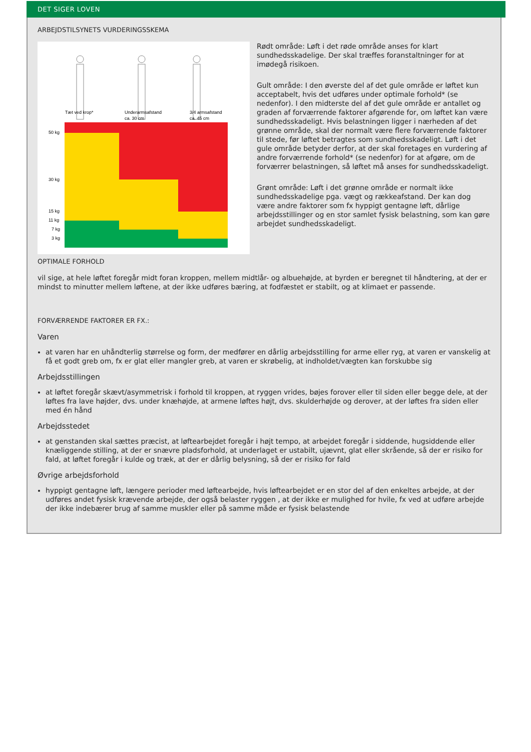DET SIGER LOVEN
ARBEJDSTILSYNETS VURDERINGSSKEMA
Tæt ved krop*
Underarmsafstand
ca. 30 cm
3/4 armsafstand
ca. 45 cm
50 kg
30 kg
15 kg
11 kg
7 kg
3 kg
Rødt område: Løft i det røde område anses for klart sundhedsskadelige. Der skal træffes foranstaltninger for at imødegå risikoen.
Gult område: I den øverste del af det gule område er løftet kun acceptabelt, hvis det udføres under optimale forhold* (se nedenfor). I den midterste del af det gule område er antallet og graden af forværrende faktorer afgørende for, om løftet kan være sundhedsskadeligt. Hvis belastningen ligger i nærheden af det grønne område, skal der normalt være flere forværrende faktorer til stede, før løftet betragtes som sundhedsskadeligt. Løft i det gule område betyder derfor, at der skal foretages en vurdering af andre forværrende forhold* (se nedenfor) for at afgøre, om de forværrer belastningen, så løftet må anses for sundhedsskadeligt.
Grønt område: Løft i det grønne område er normalt ikke sundhedsskadelige pga. vægt og rækkeafstand. Der kan dog være andre faktorer som fx hyppigt gentagne løft, dårlige arbejdsstillinger og en stor samlet fysisk belastning, som kan gøre arbejdet sundhedsskadeligt.
OPTIMALE FORHOLD
vil sige, at hele løftet foregår midt foran kroppen, mellem midtlår- og albuehøjde, at byrden er beregnet til håndtering, at der er mindst to minutter mellem løftene, at der ikke udføres bæring, at fodfæstet er stabilt, og at klimaet er passende.
FORVÆRRENDE FAKTORER ER FX.:
Varen
at varen har en uhåndterlig størrelse og form, der medfører en dårlig arbejdsstilling for arme eller ryg, at varen er vanskelig at få et godt greb om, fx er glat eller mangler greb, at varen er skrøbelig, at indholdet/vægten kan forskubbe sig
Arbejdsstillingen
at løftet foregår skævt/asymmetrisk i forhold til kroppen, at ryggen vrides, bøjes forover eller til siden eller begge dele, at der løftes fra lave højder, dvs. under knæhøjde, at armene løftes højt, dvs. skulderhøjde og derover, at der løftes fra siden eller med én hånd
Arbejdsstedet
at genstanden skal sættes præcist, at løftearbejdet foregår i højt tempo, at arbejdet foregår i siddende, hugsiddende eller knæliggende stilling, at der er snævre pladsforhold, at underlaget er ustabilt, ujævnt, glat eller skrående, så der er risiko for fald, at løftet foregår i kulde og træk, at der er dårlig belysning, så der er risiko for fald
Øvrige arbejdsforhold
hyppigt gentagne løft, længere perioder med løftearbejde, hvis løftearbejdet er en stor del af den enkeltes arbejde, at der udføres andet fysisk krævende arbejde, der også belaster ryggen , at der ikke er mulighed for hvile, fx ved at udføre arbejde der ikke indebærer brug af samme muskler eller på samme måde er fysisk belastende